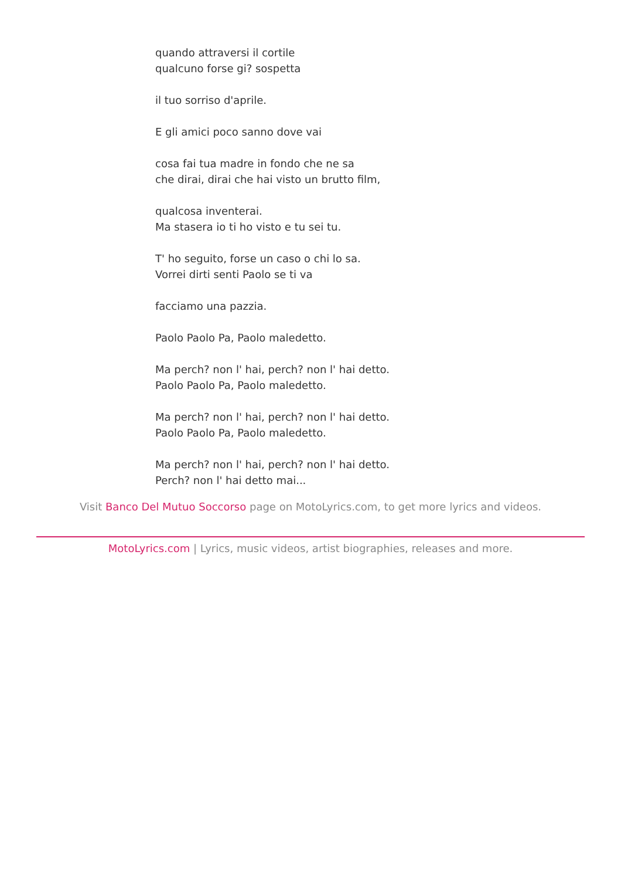quando attraversi il cortile
qualcuno forse gi? sospetta
il tuo sorriso d'aprile.
E gli amici poco sanno dove vai
cosa fai tua madre in fondo che ne sa
che dirai, dirai che hai visto un brutto film,
qualcosa inventerai.
Ma stasera io ti ho visto e tu sei tu.
T' ho seguito, forse un caso o chi lo sa.
Vorrei dirti senti Paolo se ti va
facciamo una pazzia.
Paolo Paolo Pa, Paolo maledetto.
Ma perch? non l' hai, perch? non l' hai detto.
Paolo Paolo Pa, Paolo maledetto.
Ma perch? non l' hai, perch? non l' hai detto.
Paolo Paolo Pa, Paolo maledetto.
Ma perch? non l' hai, perch? non l' hai detto.
Perch? non l' hai detto mai...
Visit Banco Del Mutuo Soccorso page on MotoLyrics.com, to get more lyrics and videos.
MotoLyrics.com | Lyrics, music videos, artist biographies, releases and more.